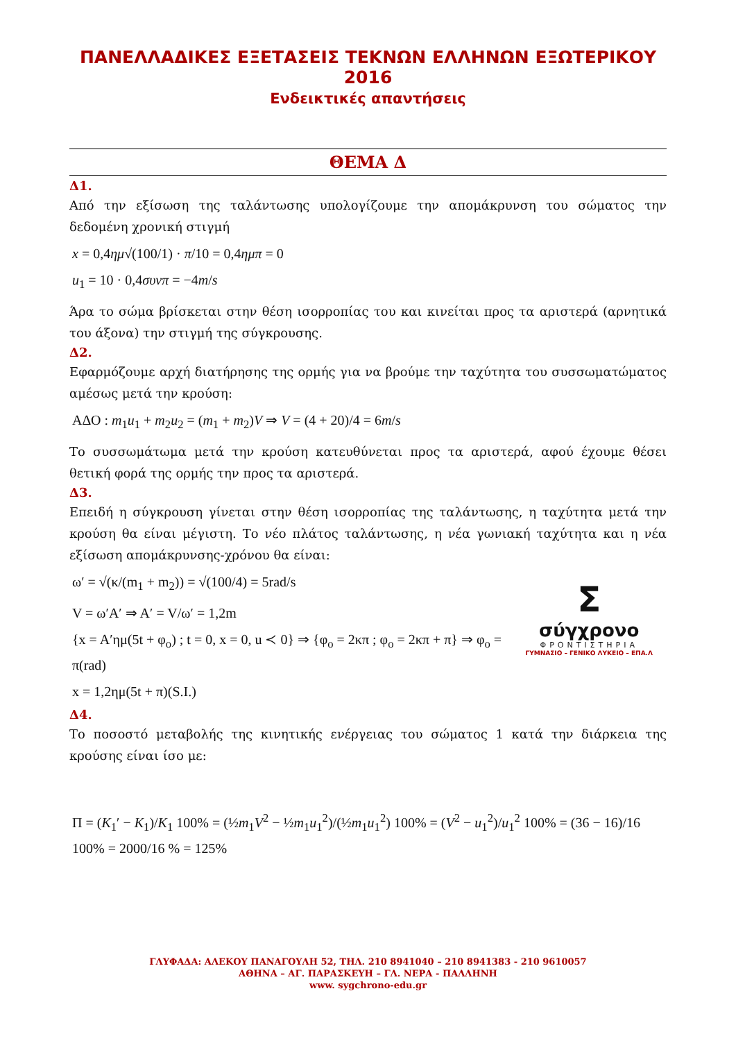ΠΑΝΕΛΛΑΔΙΚΕΣ ΕΞΕΤΑΣΕΙΣ ΤΕΚΝΩΝ ΕΛΛΗΝΩΝ ΕΞΩΤΕΡΙΚΟΥ 2016
Ενδεικτικές απαντήσεις
ΘΕΜΑ Δ
Δ1.
Από την εξίσωση της ταλάντωσης υπολογίζουμε την απομάκρυνση του σώματος την δεδομένη χρονική στιγμή
x = 0,4ημ√(100/1) · π/10 = 0,4ημπ = 0
u<sub>1</sub> = 10 · 0,4συνπ = −4m/s
Άρα το σώμα βρίσκεται στην θέση ισορροπίας του και κινείται προς τα αριστερά (αρνητικά του άξονα) την στιγμή της σύγκρουσης.
Δ2.
Εφαρμόζουμε αρχή διατήρησης της ορμής για να βρούμε την ταχύτητα του συσσωματώματος αμέσως μετά την κρούση:
ΑΔΟ : m<sub>1</sub>u<sub>1</sub> + m<sub>2</sub>u<sub>2</sub> = (m<sub>1</sub> + m<sub>2</sub>)V ⇒ V = (4 + 20)/4 = 6m/s
Το συσσωμάτωμα μετά την κρούση κατευθύνεται προς τα αριστερά, αφού έχουμε θέσει θετική φορά της ορμής την προς τα αριστερά.
Δ3.
Επειδή η σύγκρουση γίνεται στην θέση ισορροπίας της ταλάντωσης, η ταχύτητα μετά την κρούση θα είναι μέγιστη. Το νέο πλάτος ταλάντωσης, η νέα γωνιακή ταχύτητα και η νέα εξίσωση απομάκρυνσης-χρόνου θα είναι:
Σ
σύγχρονο
ΦΡΟΝΤΙΣΤΗΡΙΑ
ΓΥΜΝΑΣΙΟ – ΓΕΝΙΚΟ ΛΥΚΕΙΟ – ΕΠΑ.Λ
ω′ = √(κ/(m<sub>1</sub> + m<sub>2</sub>)) = √(100/4) = 5rad/s
V = ω′A′ ⇒ A′ = V/ω′ = 1,2m
{x = A′ημ(5t + φ<sub>o</sub>) ; t = 0, x = 0, u ≺ 0} ⇒ {φ<sub>o</sub> = 2κπ ; φ<sub>o</sub> = 2κπ + π} ⇒ φ<sub>o</sub> = π(rad)
x = 1,2ημ(5t + π)(S.I.)
Δ4.
Το ποσοστό μεταβολής της κινητικής ενέργειας του σώματος 1 κατά την διάρκεια της κρούσης είναι ίσο με:
Π = (K<sub>1</sub>′ − K<sub>1</sub>)/K<sub>1</sub> 100% = (½m<sub>1</sub>V<sup>2</sup> − ½m<sub>1</sub>u<sub>1</sub><sup>2</sup>)/(½m<sub>1</sub>u<sub>1</sub><sup>2</sup>) 100% = (V<sup>2</sup> − u<sub>1</sub><sup>2</sup>)/u<sub>1</sub><sup>2</sup> 100% = (36 − 16)/16 100% = 2000/16 % = 125%
ΓΛΥΦΑΔΑ: ΑΛΕΚΟΥ ΠΑΝΑΓΟΥΛΗ 52, ΤΗΛ. 210 8941040 – 210 8941383 - 210 9610057
ΑΘΗΝΑ – ΑΓ. ΠΑΡΑΣΚΕΥΗ – ΓΛ. ΝΕΡΑ - ΠΑΛΛΗΝΗ
www. sygchrono-edu.gr